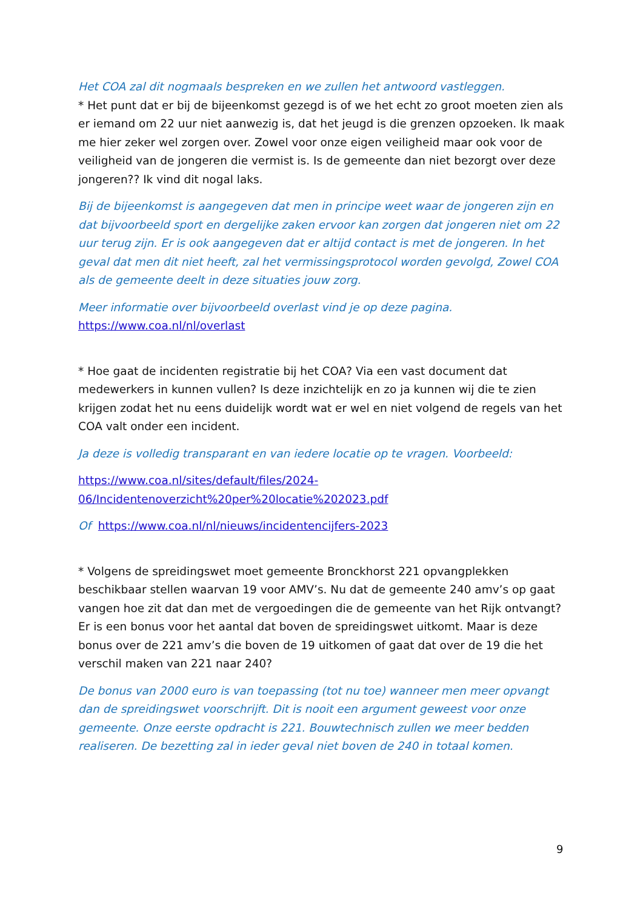Het COA zal dit nogmaals bespreken en we zullen het antwoord vastleggen.
* Het punt dat er bij de bijeenkomst gezegd is of we het echt zo groot moeten zien als er iemand om 22 uur niet aanwezig is, dat het jeugd is die grenzen opzoeken. Ik maak me hier zeker wel zorgen over. Zowel voor onze eigen veiligheid maar ook voor de veiligheid van de jongeren die vermist is. Is de gemeente dan niet bezorgt over deze jongeren?? Ik vind dit nogal laks.
Bij de bijeenkomst is aangegeven dat men in principe weet waar de jongeren zijn en dat bijvoorbeeld sport en dergelijke zaken ervoor kan zorgen dat jongeren niet om 22 uur terug zijn. Er is ook aangegeven dat er altijd contact is met de jongeren. In het geval dat men dit niet heeft, zal het vermissingsprotocol worden gevolgd, Zowel COA als de gemeente deelt in deze situaties jouw zorg.
Meer informatie over bijvoorbeeld overlast vind je op deze pagina.
https://www.coa.nl/nl/overlast
* Hoe gaat de incidenten registratie bij het COA? Via een vast document dat medewerkers in kunnen vullen? Is deze inzichtelijk en zo ja kunnen wij die te zien krijgen zodat het nu eens duidelijk wordt wat er wel en niet volgend de regels van het COA valt onder een incident.
Ja deze is volledig transparant en van iedere locatie op te vragen. Voorbeeld:
https://www.coa.nl/sites/default/files/2024-
06/Incidentenoverzicht%20per%20locatie%202023.pdf
Of https://www.coa.nl/nl/nieuws/incidentencijfers-2023
* Volgens de spreidingswet moet gemeente Bronckhorst 221 opvangplekken beschikbaar stellen waarvan 19 voor AMV’s. Nu dat de gemeente 240 amv’s op gaat vangen hoe zit dat dan met de vergoedingen die de gemeente van het Rijk ontvangt? Er is een bonus voor het aantal dat boven de spreidingswet uitkomt. Maar is deze bonus over de 221 amv’s die boven de 19 uitkomen of gaat dat over de 19 die het verschil maken van 221 naar 240?
De bonus van 2000 euro is van toepassing (tot nu toe) wanneer men meer opvangt dan de spreidingswet voorschrijft. Dit is nooit een argument geweest voor onze gemeente. Onze eerste opdracht is 221. Bouwtechnisch zullen we meer bedden realiseren. De bezetting zal in ieder geval niet boven de 240 in totaal komen.
9